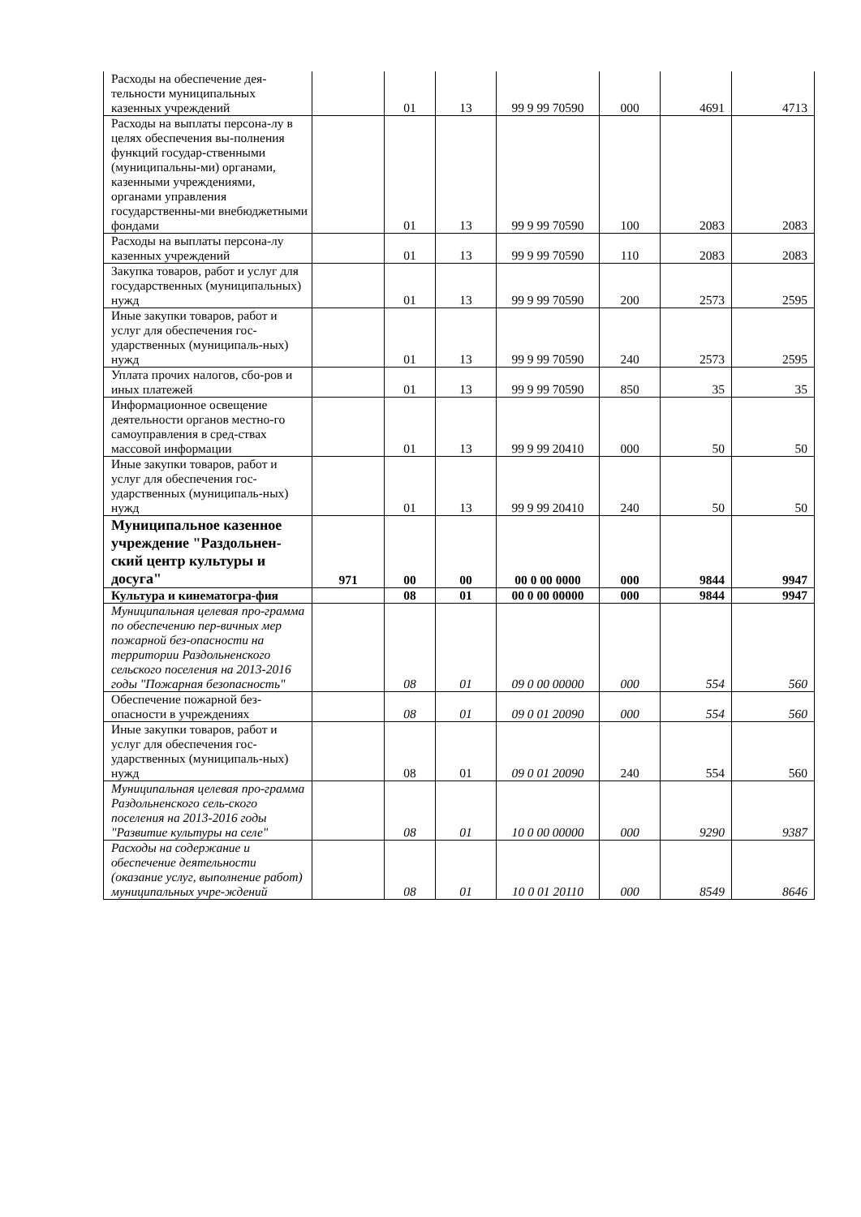| Расходы на обеспечение дея-тельности муниципальных казенных учреждений | | 01 | 13 | 99 9 99 70590 | 000 | 4691 | 4713 |
| Расходы на выплаты персона-лу в целях обеспечения вы-полнения функций государ-ственными (муниципальны-ми) органами, казенными учреждениями, органами управления государственны-ми внебюджетными фондами | | 01 | 13 | 99 9 99 70590 | 100 | 2083 | 2083 |
| Расходы на выплаты персона-лу казенных учреждений | | 01 | 13 | 99 9 99 70590 | 110 | 2083 | 2083 |
| Закупка товаров, работ и услуг для государственных (муниципальных) нужд | | 01 | 13 | 99 9 99 70590 | 200 | 2573 | 2595 |
| Иные закупки товаров, работ и услуг для обеспечения гос-ударственных (муниципаль-ных) нужд | | 01 | 13 | 99 9 99 70590 | 240 | 2573 | 2595 |
| Уплата прочих налогов, сбо-ров и иных платежей | | 01 | 13 | 99 9 99 70590 | 850 | 35 | 35 |
| Информационное освещение деятельности органов местно-го самоуправления в сред-ствах массовой информации | | 01 | 13 | 99 9 99 20410 | 000 | 50 | 50 |
| Иные закупки товаров, работ и услуг для обеспечения гос-ударственных (муниципаль-ных) нужд | | 01 | 13 | 99 9 99 20410 | 240 | 50 | 50 |
| Муниципальное казенное учреждение "Раздольнен-ский центр культуры и досуга" | 971 | 00 | 00 | 00 0 00 0000 | 000 | 9844 | 9947 |
| Культура и кинематогра-фия | | 08 | 01 | 00 0 00 00000 | 000 | 9844 | 9947 |
| Муниципальная целевая про-грамма по обеспечению пер-вичных мер пожарной без-опасности на территории Раздольненского сельского поселения на 2013-2016 годы "Пожарная безопасность" | | 08 | 01 | 09 0 00 00000 | 000 | 554 | 560 |
| Обеспечение пожарной без-опасности в учреждениях | | 08 | 01 | 09 0 01 20090 | 000 | 554 | 560 |
| Иные закупки товаров, работ и услуг для обеспечения гос-ударственных (муниципаль-ных) нужд | | 08 | 01 | 09 0 01 20090 | 240 | 554 | 560 |
| Муниципальная целевая про-грамма Раздольненского сель-ского поселения на 2013-2016 годы "Развитие культуры на селе" | | 08 | 01 | 10 0 00 00000 | 000 | 9290 | 9387 |
| Расходы на содержание и обеспечение деятельности (оказание услуг, выполнение работ) муниципальных учре-ждений | | 08 | 01 | 10 0 01 20110 | 000 | 8549 | 8646 |